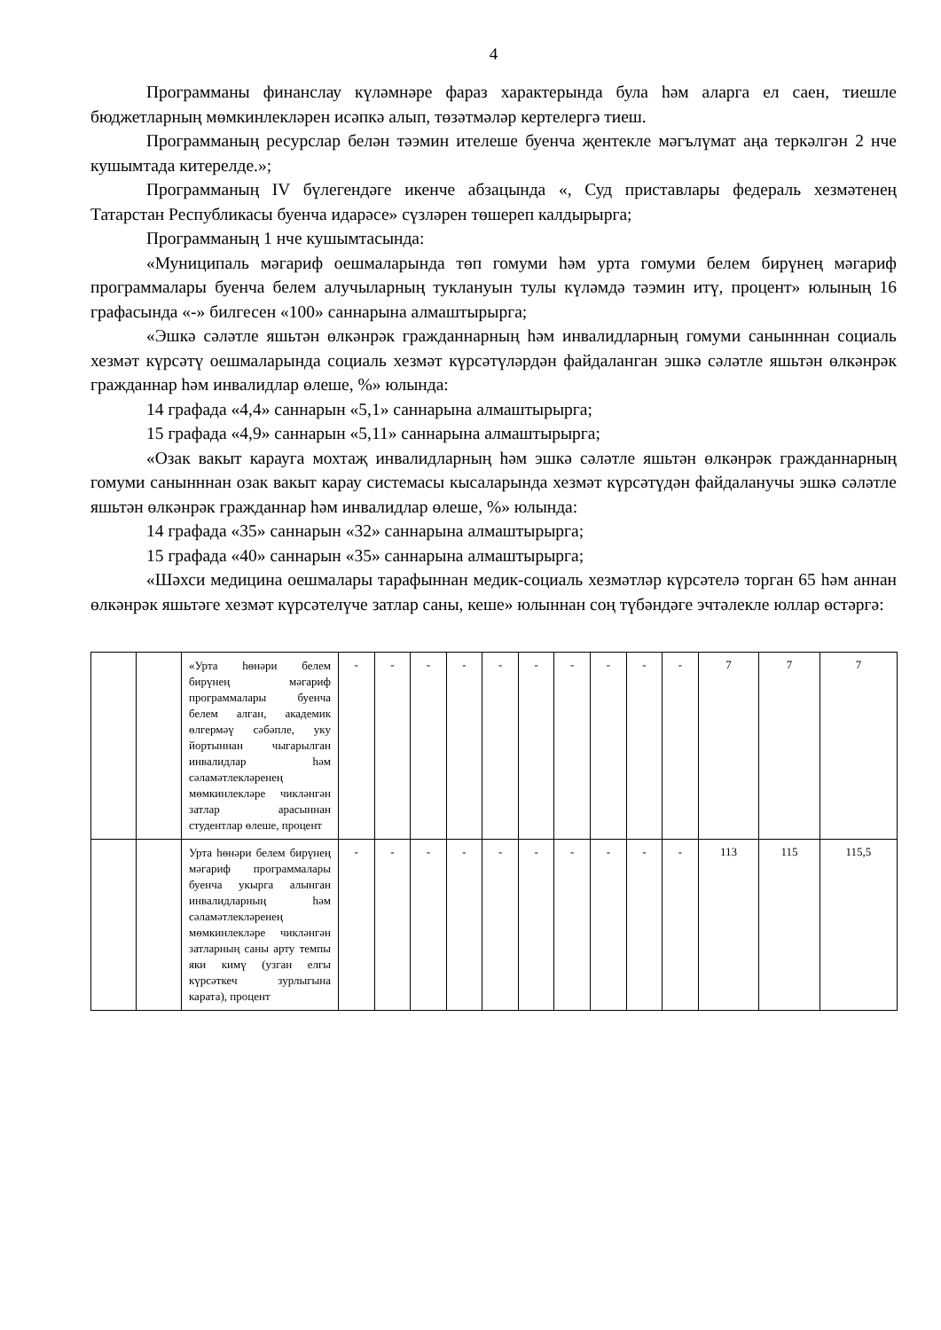4
Программаны финанслау күләмнәре фараз характерында була һәм аларга ел саен, тиешле бюджетларның мөмкинлекләрен исәпкә алып, төзәтмәләр кертелергә тиеш.
Программаның ресурслар белән тәэмин ителеше буенча җентекле мәгълүмат аңа теркәлгән 2 нче кушымтада китерелде.»;
Программаның IV бүлегендәге икенче абзацында «, Суд приставлары федераль хезмәтенең Татарстан Республикасы буенча идарәсе» сүзләрен төшереп калдырырга;
Программаның 1 нче кушымтасында:
«Муниципаль мәгариф оешмаларында төп гомуми һәм урта гомуми белем бирүнең мәгариф программалары буенча белем алучыларның туклануын тулы күләмдә тәэмин итү, процент» юлының 16 графасында «-» билгесен «100» саннарына алмаштырырга;
«Эшкә сәләтле яшьтән өлкәнрәк гражданнарның һәм инвалидларның гомуми санынннан социаль хезмәт күрсәтү оешмаларында социаль хезмәт күрсәтүләрдән файдаланган эшкә сәләтле яшьтән өлкәнрәк гражданнар һәм инвалидлар өлеше, %» юлында:
14 графада «4,4» саннарын «5,1» саннарына алмаштырырга;
15 графада «4,9» саннарын «5,11» саннарына алмаштырырга;
«Озак вакыт карауга мохтаҗ инвалидларның һәм эшкә сәләтле яшьтән өлкәнрәк гражданнарның гомуми санынннан озак вакыт карау системасы кысаларында хезмәт күрсәтүдән файдаланучы эшкә сәләтле яшьтән өлкәнрәк гражданнар һәм инвалидлар өлеше, %» юлында:
14 графада «35» саннарын «32» саннарына алмаштырырга;
15 графада «40» саннарын «35» саннарына алмаштырырга;
«Шәхси медицина оешмалары тарафыннан медик-социаль хезмәтләр күрсәтелә торган 65 һәм аннан өлкәнрәк яшьтәге хезмәт күрсәтелүче затлар саны, кеше» юлыннан соң түбәндәге эчтәлекле юллар өстәргә:
| | | «Урта һөнәри белем бирүнең мәгариф программалары буенча белем алган, академик өлгермәү сәбәпле, уку йортыннан чыгарылган инвалидлар һәм сәламәтлекләренең мөмкинлекләре чикләнгән затлар арасыннан студентлар өлеше, процент | - | - | - | - | - | - | - | - | - | - | 7 | 7 | 7 |
| | | Урта һөнәри белем бирүнең мәгариф программалары буенча укырга алынган инвалидларның һәм сәламәтлекләренең мөмкинлекләре чикләнгән затларның саны арту темпы яки кимү (узган елгы күрсәткеч зурлыгына карата), процент | - | - | - | - | - | - | - | - | - | - | 113 | 115 | 115,5 |